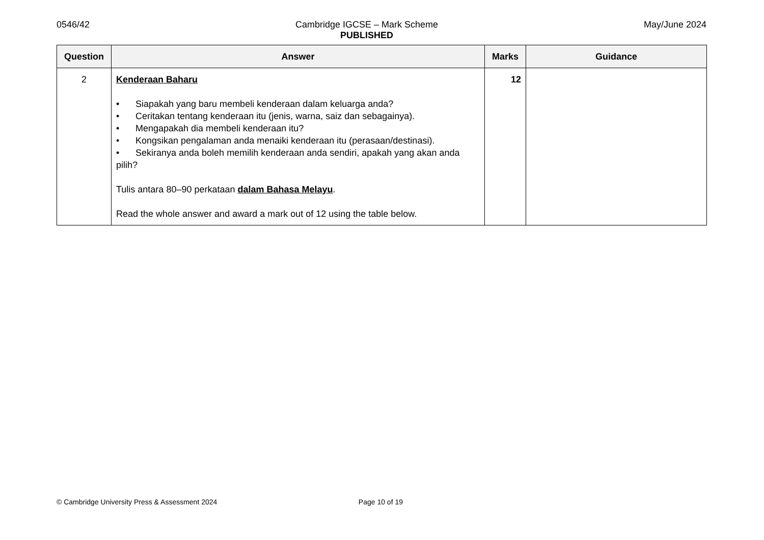0546/42 Cambridge IGCSE – Mark Scheme
PUBLISHED
May/June 2024
| Question | Answer | Marks | Guidance |
| --- | --- | --- | --- |
| 2 | Kenderaan Baharu • Siapakah yang baru membeli kenderaan dalam keluarga anda? • Ceritakan tentang kenderaan itu (jenis, warna, saiz dan sebagainya). • Mengapakah dia membeli kenderaan itu? • Kongsikan pengalaman anda menaiki kenderaan itu (perasaan/destinasi). • Sekiranya anda boleh memilih kenderaan anda sendiri, apakah yang akan anda pilih? Tulis antara 80–90 perkataan dalam Bahasa Melayu . Read the whole answer and award a mark out of 12 using the table below. | 12 | |
© Cambridge University Press & Assessment 2024 Page 10 of 19